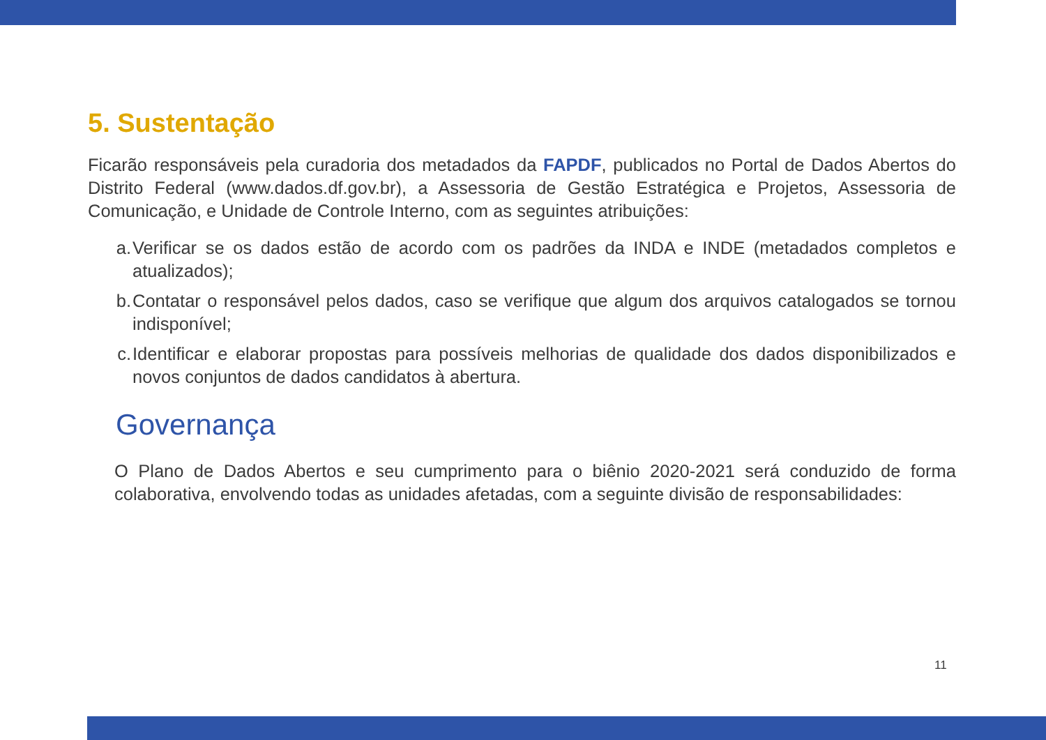5. Sustentação
Ficarão responsáveis pela curadoria dos metadados da FAPDF, publicados no Portal de Dados Abertos do Distrito Federal (www.dados.df.gov.br), a Assessoria de Gestão Estratégica e Projetos, Assessoria de Comunicação, e Unidade de Controle Interno, com as seguintes atribuições:
a. Verificar se os dados estão de acordo com os padrões da INDA e INDE (metadados completos e atualizados);
b. Contatar o responsável pelos dados, caso se verifique que algum dos arquivos catalogados se tornou indisponível;
c. Identificar e elaborar propostas para possíveis melhorias de qualidade dos dados disponibilizados e novos conjuntos de dados candidatos à abertura.
Governança
O Plano de Dados Abertos e seu cumprimento para o biênio 2020-2021 será conduzido de forma colaborativa, envolvendo todas as unidades afetadas, com a seguinte divisão de responsabilidades:
11